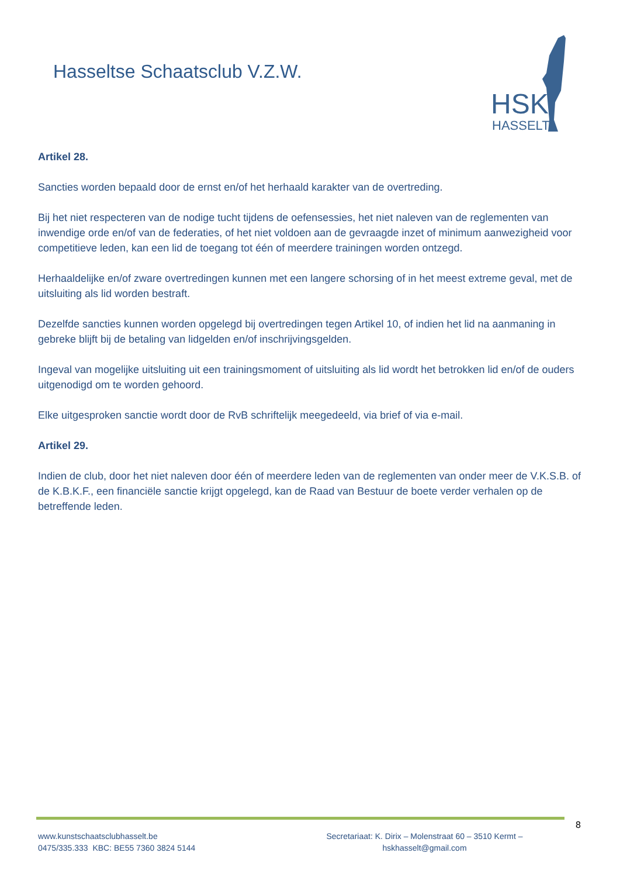Hasseltse Schaatsclub V.Z.W.
HSK
HASSELT
Artikel 28.
Sancties worden bepaald door de ernst en/of het herhaald karakter van de overtreding.
Bij het niet respecteren van de nodige tucht tijdens de oefensessies, het niet naleven van de reglementen van inwendige orde en/of van de federaties, of het niet voldoen aan de gevraagde inzet of minimum aanwezigheid voor competitieve leden, kan een lid de toegang tot één of meerdere trainingen worden ontzegd.
Herhaaldelijke en/of zware overtredingen kunnen met een langere schorsing of in het meest extreme geval, met de uitsluiting als lid worden bestraft.
Dezelfde sancties kunnen worden opgelegd bij overtredingen tegen Artikel 10, of indien het lid na aanmaning in gebreke blijft bij de betaling van lidgelden en/of inschrijvingsgelden.
Ingeval van mogelijke uitsluiting uit een trainingsmoment of uitsluiting als lid wordt het betrokken lid en/of de ouders uitgenodigd om te worden gehoord.
Elke uitgesproken sanctie wordt door de RvB schriftelijk meegedeeld, via brief of via e-mail.
Artikel 29.
Indien de club, door het niet naleven door één of meerdere leden van de reglementen van onder meer de V.K.S.B. of de K.B.K.F., een financiële sanctie krijgt opgelegd, kan de Raad van Bestuur de boete verder verhalen op de betreffende leden.
8
www.kunstschaatsclubhasselt.be
0475/335.333 KBC: BE55 7360 3824 5144
Secretariaat: K. Dirix – Molenstraat 60 – 3510 Kermt –
hskhasselt@gmail.com